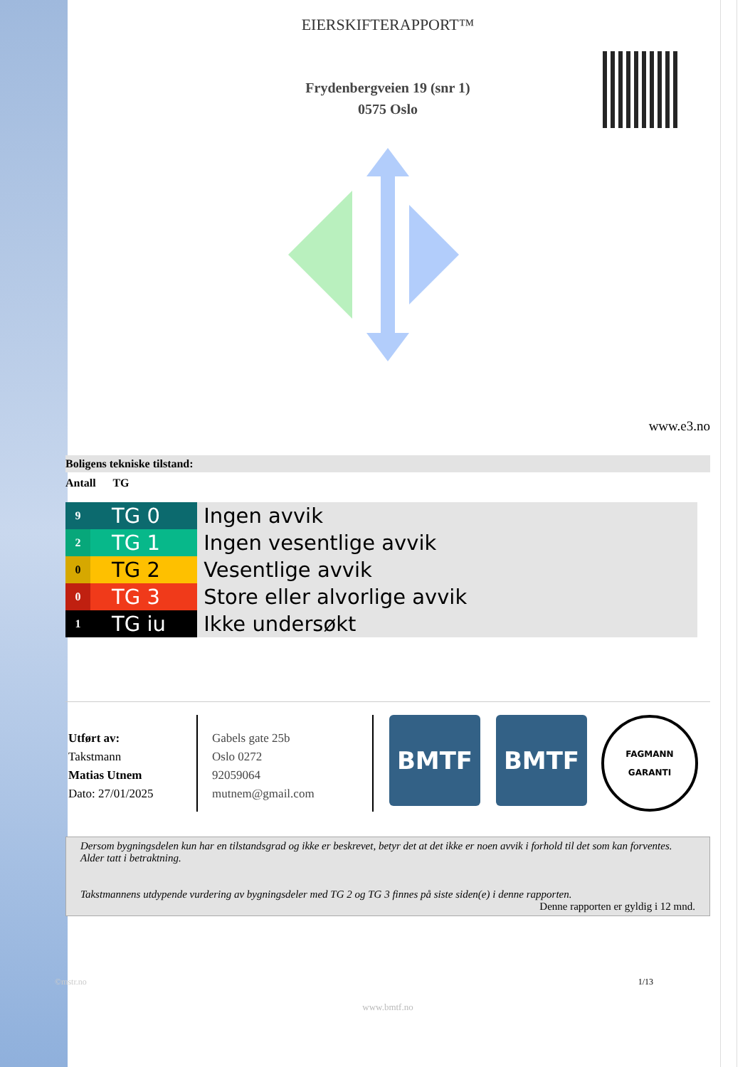EIERSKIFTERAPPORT™
Frydenbergveien 19 (snr 1)
0575 Oslo
www.e3.no
Boligens tekniske tilstand:
Antall TG
| 9 | TG 0 | Ingen avvik |
| 2 | TG 1 | Ingen vesentlige avvik |
| 0 | TG 2 | Vesentlige avvik |
| 0 | TG 3 | Store eller alvorlige avvik |
| 1 | TG iu | Ikke undersøkt |
Utført av:
Takstmann
Matias Utnem
Dato: 27/01/2025
Gabels gate 25b
Oslo 0272
92059064
mutnem@gmail.com
BMTF BMTF
FAGMANN
GARANTI
Dersom bygningsdelen kun har en tilstandsgrad og ikke er beskrevet, betyr det at det ikke er noen avvik i forhold til det som kan forventes. Alder tatt i betraktning.
Takstmannens utdypende vurdering av bygningsdeler med TG 2 og TG 3 finnes på siste siden(e) i denne rapporten.
Denne rapporten er gyldig i 12 mnd.
©mstr.no 1/13
www.bmtf.no